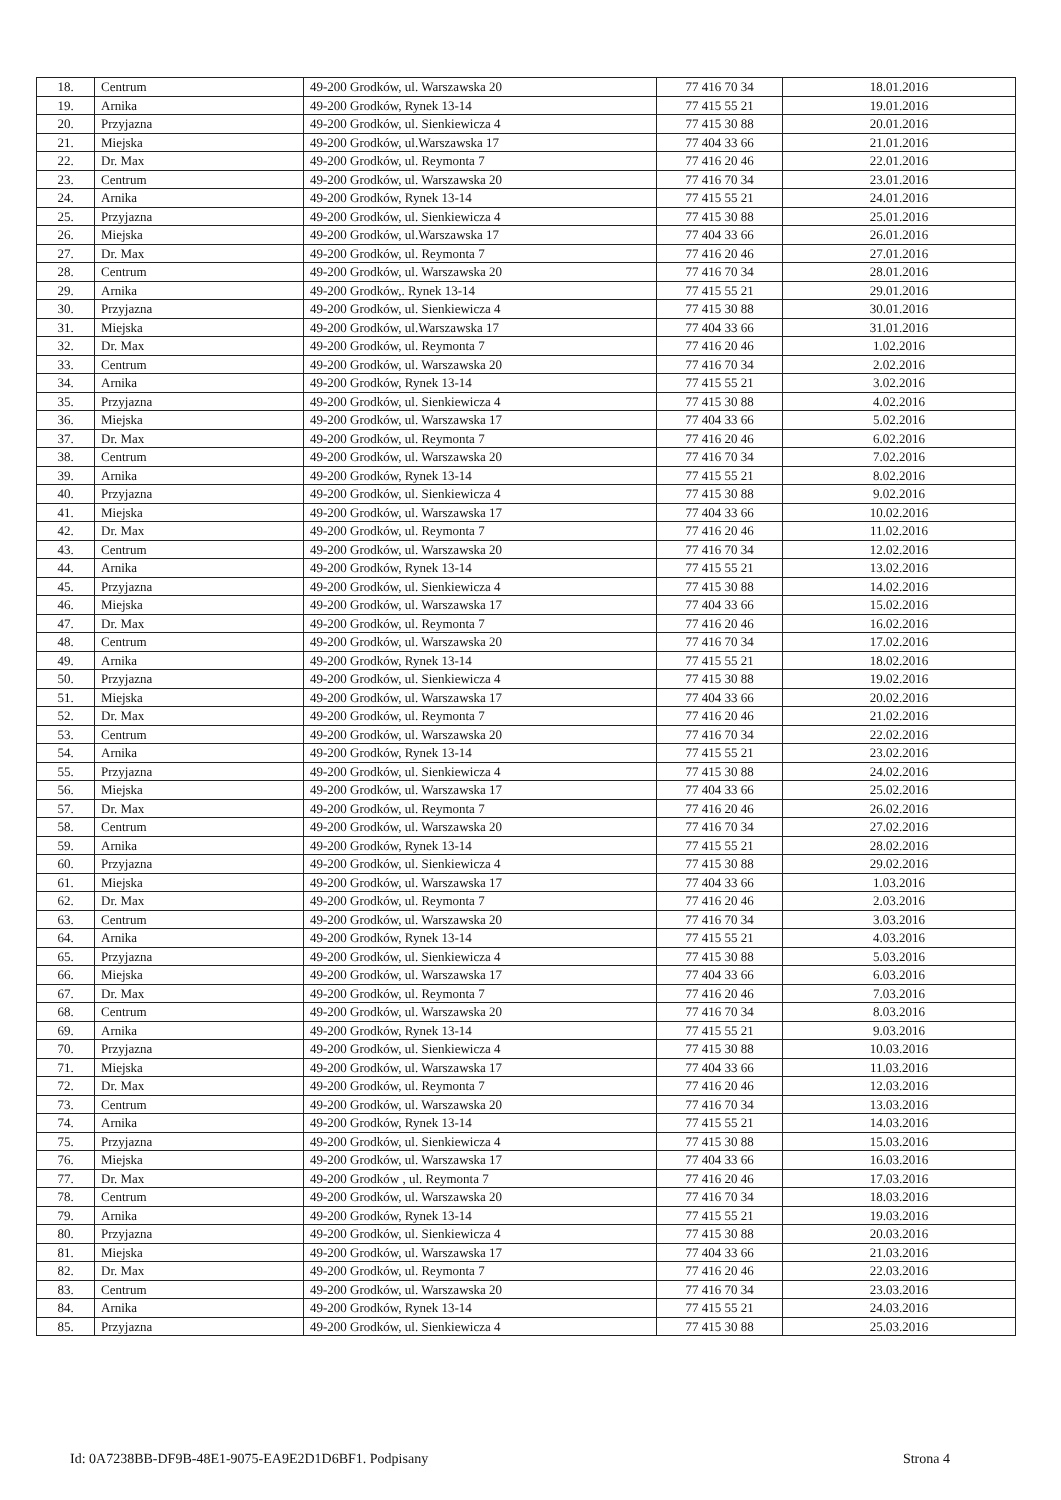| 18. | Centrum | 49-200 Grodków, ul. Warszawska 20 | 77 416 70 34 | 18.01.2016 |
| 19. | Arnika | 49-200 Grodków, Rynek 13-14 | 77 415 55 21 | 19.01.2016 |
| 20. | Przyjazna | 49-200 Grodków, ul. Sienkiewicza 4 | 77 415 30 88 | 20.01.2016 |
| 21. | Miejska | 49-200 Grodków, ul.Warszawska 17 | 77 404 33 66 | 21.01.2016 |
| 22. | Dr. Max | 49-200 Grodków, ul. Reymonta 7 | 77 416 20 46 | 22.01.2016 |
| 23. | Centrum | 49-200 Grodków, ul. Warszawska 20 | 77 416 70 34 | 23.01.2016 |
| 24. | Arnika | 49-200 Grodków, Rynek 13-14 | 77 415 55 21 | 24.01.2016 |
| 25. | Przyjazna | 49-200 Grodków, ul. Sienkiewicza 4 | 77 415 30 88 | 25.01.2016 |
| 26. | Miejska | 49-200 Grodków, ul.Warszawska 17 | 77 404 33 66 | 26.01.2016 |
| 27. | Dr. Max | 49-200 Grodków, ul. Reymonta 7 | 77 416 20 46 | 27.01.2016 |
| 28. | Centrum | 49-200 Grodków, ul. Warszawska 20 | 77 416 70 34 | 28.01.2016 |
| 29. | Arnika | 49-200 Grodków,. Rynek 13-14 | 77 415 55 21 | 29.01.2016 |
| 30. | Przyjazna | 49-200 Grodków, ul. Sienkiewicza 4 | 77 415 30 88 | 30.01.2016 |
| 31. | Miejska | 49-200 Grodków, ul.Warszawska 17 | 77 404 33 66 | 31.01.2016 |
| 32. | Dr. Max | 49-200 Grodków, ul. Reymonta 7 | 77 416 20 46 | 1.02.2016 |
| 33. | Centrum | 49-200 Grodków, ul. Warszawska 20 | 77 416 70 34 | 2.02.2016 |
| 34. | Arnika | 49-200 Grodków, Rynek 13-14 | 77 415 55 21 | 3.02.2016 |
| 35. | Przyjazna | 49-200 Grodków, ul. Sienkiewicza 4 | 77 415 30 88 | 4.02.2016 |
| 36. | Miejska | 49-200 Grodków, ul. Warszawska 17 | 77 404 33 66 | 5.02.2016 |
| 37. | Dr. Max | 49-200 Grodków, ul. Reymonta 7 | 77 416 20 46 | 6.02.2016 |
| 38. | Centrum | 49-200 Grodków, ul. Warszawska 20 | 77 416 70 34 | 7.02.2016 |
| 39. | Arnika | 49-200 Grodków, Rynek 13-14 | 77 415 55 21 | 8.02.2016 |
| 40. | Przyjazna | 49-200 Grodków, ul. Sienkiewicza 4 | 77 415 30 88 | 9.02.2016 |
| 41. | Miejska | 49-200 Grodków, ul. Warszawska 17 | 77 404 33 66 | 10.02.2016 |
| 42. | Dr. Max | 49-200 Grodków, ul. Reymonta 7 | 77 416 20 46 | 11.02.2016 |
| 43. | Centrum | 49-200 Grodków, ul. Warszawska 20 | 77 416 70 34 | 12.02.2016 |
| 44. | Arnika | 49-200 Grodków, Rynek 13-14 | 77 415 55 21 | 13.02.2016 |
| 45. | Przyjazna | 49-200 Grodków, ul. Sienkiewicza 4 | 77 415 30 88 | 14.02.2016 |
| 46. | Miejska | 49-200 Grodków, ul. Warszawska 17 | 77 404 33 66 | 15.02.2016 |
| 47. | Dr. Max | 49-200 Grodków, ul. Reymonta 7 | 77 416 20 46 | 16.02.2016 |
| 48. | Centrum | 49-200 Grodków, ul. Warszawska 20 | 77 416 70 34 | 17.02.2016 |
| 49. | Arnika | 49-200 Grodków, Rynek 13-14 | 77 415 55 21 | 18.02.2016 |
| 50. | Przyjazna | 49-200 Grodków, ul. Sienkiewicza 4 | 77 415 30 88 | 19.02.2016 |
| 51. | Miejska | 49-200 Grodków, ul. Warszawska 17 | 77 404 33 66 | 20.02.2016 |
| 52. | Dr. Max | 49-200 Grodków, ul. Reymonta 7 | 77 416 20 46 | 21.02.2016 |
| 53. | Centrum | 49-200 Grodków, ul. Warszawska 20 | 77 416 70 34 | 22.02.2016 |
| 54. | Arnika | 49-200 Grodków, Rynek 13-14 | 77 415 55 21 | 23.02.2016 |
| 55. | Przyjazna | 49-200 Grodków, ul. Sienkiewicza 4 | 77 415 30 88 | 24.02.2016 |
| 56. | Miejska | 49-200 Grodków, ul. Warszawska 17 | 77 404 33 66 | 25.02.2016 |
| 57. | Dr. Max | 49-200 Grodków, ul. Reymonta 7 | 77 416 20 46 | 26.02.2016 |
| 58. | Centrum | 49-200 Grodków, ul. Warszawska 20 | 77 416 70 34 | 27.02.2016 |
| 59. | Arnika | 49-200 Grodków, Rynek 13-14 | 77 415 55 21 | 28.02.2016 |
| 60. | Przyjazna | 49-200 Grodków, ul. Sienkiewicza 4 | 77 415 30 88 | 29.02.2016 |
| 61. | Miejska | 49-200 Grodków, ul. Warszawska 17 | 77 404 33 66 | 1.03.2016 |
| 62. | Dr. Max | 49-200 Grodków, ul. Reymonta 7 | 77 416 20 46 | 2.03.2016 |
| 63. | Centrum | 49-200 Grodków, ul. Warszawska 20 | 77 416 70 34 | 3.03.2016 |
| 64. | Arnika | 49-200 Grodków, Rynek 13-14 | 77 415 55 21 | 4.03.2016 |
| 65. | Przyjazna | 49-200 Grodków, ul. Sienkiewicza 4 | 77 415 30 88 | 5.03.2016 |
| 66. | Miejska | 49-200 Grodków, ul. Warszawska 17 | 77 404 33 66 | 6.03.2016 |
| 67. | Dr. Max | 49-200 Grodków, ul. Reymonta 7 | 77 416 20 46 | 7.03.2016 |
| 68. | Centrum | 49-200 Grodków, ul. Warszawska 20 | 77 416 70 34 | 8.03.2016 |
| 69. | Arnika | 49-200 Grodków, Rynek 13-14 | 77 415 55 21 | 9.03.2016 |
| 70. | Przyjazna | 49-200 Grodków, ul. Sienkiewicza 4 | 77 415 30 88 | 10.03.2016 |
| 71. | Miejska | 49-200 Grodków, ul. Warszawska 17 | 77 404 33 66 | 11.03.2016 |
| 72. | Dr. Max | 49-200 Grodków, ul. Reymonta 7 | 77 416 20 46 | 12.03.2016 |
| 73. | Centrum | 49-200 Grodków, ul. Warszawska 20 | 77 416 70 34 | 13.03.2016 |
| 74. | Arnika | 49-200 Grodków, Rynek 13-14 | 77 415 55 21 | 14.03.2016 |
| 75. | Przyjazna | 49-200 Grodków, ul. Sienkiewicza 4 | 77 415 30 88 | 15.03.2016 |
| 76. | Miejska | 49-200 Grodków, ul. Warszawska 17 | 77 404 33 66 | 16.03.2016 |
| 77. | Dr. Max | 49-200 Grodków , ul. Reymonta 7 | 77 416 20 46 | 17.03.2016 |
| 78. | Centrum | 49-200 Grodków, ul. Warszawska 20 | 77 416 70 34 | 18.03.2016 |
| 79. | Arnika | 49-200 Grodków, Rynek 13-14 | 77 415 55 21 | 19.03.2016 |
| 80. | Przyjazna | 49-200 Grodków, ul. Sienkiewicza 4 | 77 415 30 88 | 20.03.2016 |
| 81. | Miejska | 49-200 Grodków, ul. Warszawska 17 | 77 404 33 66 | 21.03.2016 |
| 82. | Dr. Max | 49-200 Grodków, ul. Reymonta 7 | 77 416 20 46 | 22.03.2016 |
| 83. | Centrum | 49-200 Grodków, ul. Warszawska 20 | 77 416 70 34 | 23.03.2016 |
| 84. | Arnika | 49-200 Grodków, Rynek 13-14 | 77 415 55 21 | 24.03.2016 |
| 85. | Przyjazna | 49-200 Grodków, ul. Sienkiewicza 4 | 77 415 30 88 | 25.03.2016 |
Id: 0A7238BB-DF9B-48E1-9075-EA9E2D1D6BF1. Podpisany Strona 4